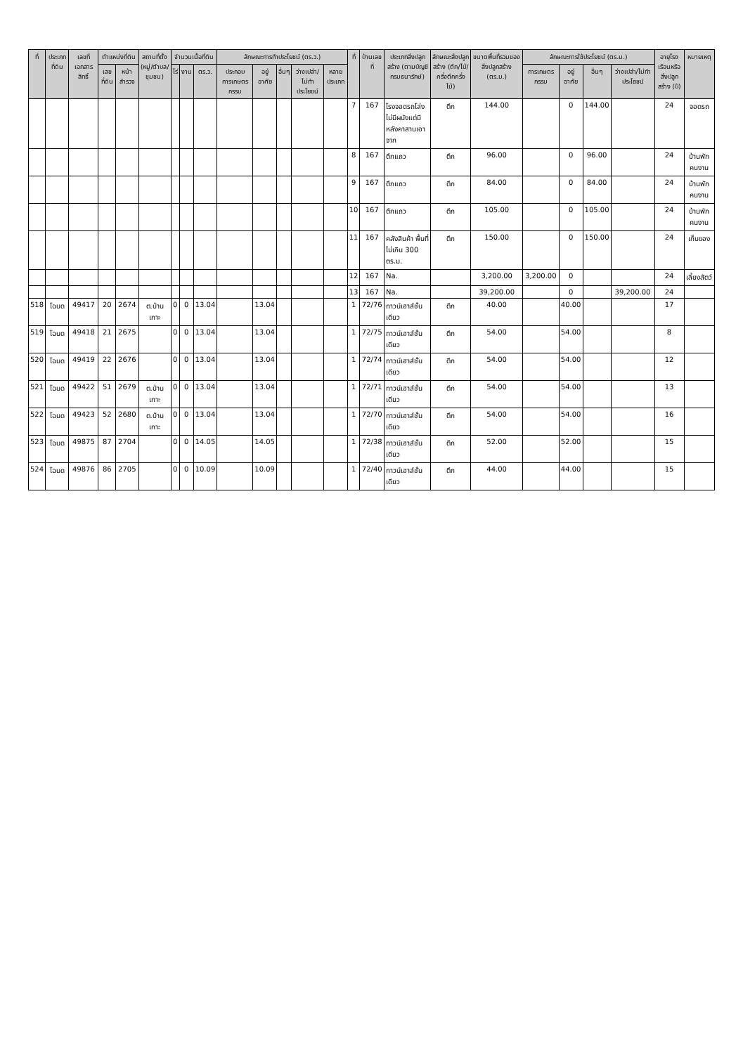| ที่ | ประเภทที่ดิน | เลขที่เอกสารสิทธิ์ | ตำแหน่งที่ดิน | | สถานที่ตั้ง (หมู่/ตำบล/ชุมชน) | จำนวนเนื้อที่ดิน | | | ลักษณะการทำประโยชน์ (ตร.ว.) | | | | | ที่ | บ้านเลขที่ | ประเภทสิ่งปลูกสร้าง (ตามบัญชีกรมธนารักษ์) | ลักษณะสิ่งปลูกสร้าง (ตึก/ไม้/ครึ่งตึกครึ่งไม้) | ขนาดพื้นที่รวมของสิ่งปลูกสร้าง (ตร.ม.) | ลักษณะการใช้ประโยชน์ (ตร.ม.) | | | | อายุโรงเรือนหรือสิ่งปลูกสร้าง (ปี) | หมายเหตุ |
| --- | --- | --- | --- | --- | --- | --- | --- | --- | --- | --- | --- | --- | --- | --- | --- | --- | --- | --- | --- | --- | --- | --- | --- | --- |
| | | | เลขที่ดิน | หน้าสำรวจ | | ไร่ | งาน | ตร.ว. | ประกอบการเกษตรกรรม | อยู่อาศัย | อื่นๆ | ว่างเปล่า/ไม่ทำประโยชน์ | หลายประเภท | | | | | | การเกษตรกรรม | อยู่อาศัย | อื่นๆ | ว่างเปล่า/ไม่ทำประโยชน์ | | |
| | | | | | | | | | | | | | | 7 | 167 | โรงจอดรถโล่งไม่มีผนังแต่มีหลังคาสานเอาจาก | ตึก | 144.00 | | 0 | 144.00 | | 24 | จอดรถ |
| | | | | | | | | | | | | | | 8 | 167 | ตึกแถว | ตึก | 96.00 | | 0 | 96.00 | | 24 | บ้านพักคนงาน |
| | | | | | | | | | | | | | | 9 | 167 | ตึกแถว | ตึก | 84.00 | | 0 | 84.00 | | 24 | บ้านพักคนงาน |
| | | | | | | | | | | | | | | 10 | 167 | ตึกแถว | ตึก | 105.00 | | 0 | 105.00 | | 24 | บ้านพักคนงาน |
| | | | | | | | | | | | | | | 11 | 167 | คลังสินค้า พื้นที่ไม่เกิน 300 ตร.ม. | ตึก | 150.00 | | 0 | 150.00 | | 24 | เก็บของ |
| | | | | | | | | | | | | | | 12 | 167 | Na. | | 3,200.00 | 3,200.00 | 0 | | | 24 | เลี้ยงสัตว์ |
| | | | | | | | | | | | | | | 13 | 167 | Na. | | 39,200.00 | | 0 | | 39,200.00 | 24 | |
| 518 | โฉนด | 49417 | 20 | 2674 | ต.บ้านเกาะ | 0 | 0 | 13.04 | | 13.04 | | | | 1 | 72/76 | ทาวน์เฮาส์ชั้นเดียว | ตึก | 40.00 | | 40.00 | | | 17 | |
| 519 | โฉนด | 49418 | 21 | 2675 | | 0 | 0 | 13.04 | | 13.04 | | | | 1 | 72/75 | ทาวน์เฮาส์ชั้นเดียว | ตึก | 54.00 | | 54.00 | | | 8 | |
| 520 | โฉนด | 49419 | 22 | 2676 | | 0 | 0 | 13.04 | | 13.04 | | | | 1 | 72/74 | ทาวน์เฮาส์ชั้นเดียว | ตึก | 54.00 | | 54.00 | | | 12 | |
| 521 | โฉนด | 49422 | 51 | 2679 | ต.บ้านเกาะ | 0 | 0 | 13.04 | | 13.04 | | | | 1 | 72/71 | ทาวน์เฮาส์ชั้นเดียว | ตึก | 54.00 | | 54.00 | | | 13 | |
| 522 | โฉนด | 49423 | 52 | 2680 | ต.บ้านเกาะ | 0 | 0 | 13.04 | | 13.04 | | | | 1 | 72/70 | ทาวน์เฮาส์ชั้นเดียว | ตึก | 54.00 | | 54.00 | | | 16 | |
| 523 | โฉนด | 49875 | 87 | 2704 | | 0 | 0 | 14.05 | | 14.05 | | | | 1 | 72/38 | ทาวน์เฮาส์ชั้นเดียว | ตึก | 52.00 | | 52.00 | | | 15 | |
| 524 | โฉนด | 49876 | 86 | 2705 | | 0 | 0 | 10.09 | | 10.09 | | | | 1 | 72/40 | ทาวน์เฮาส์ชั้นเดียว | ตึก | 44.00 | | 44.00 | | | 15 | |